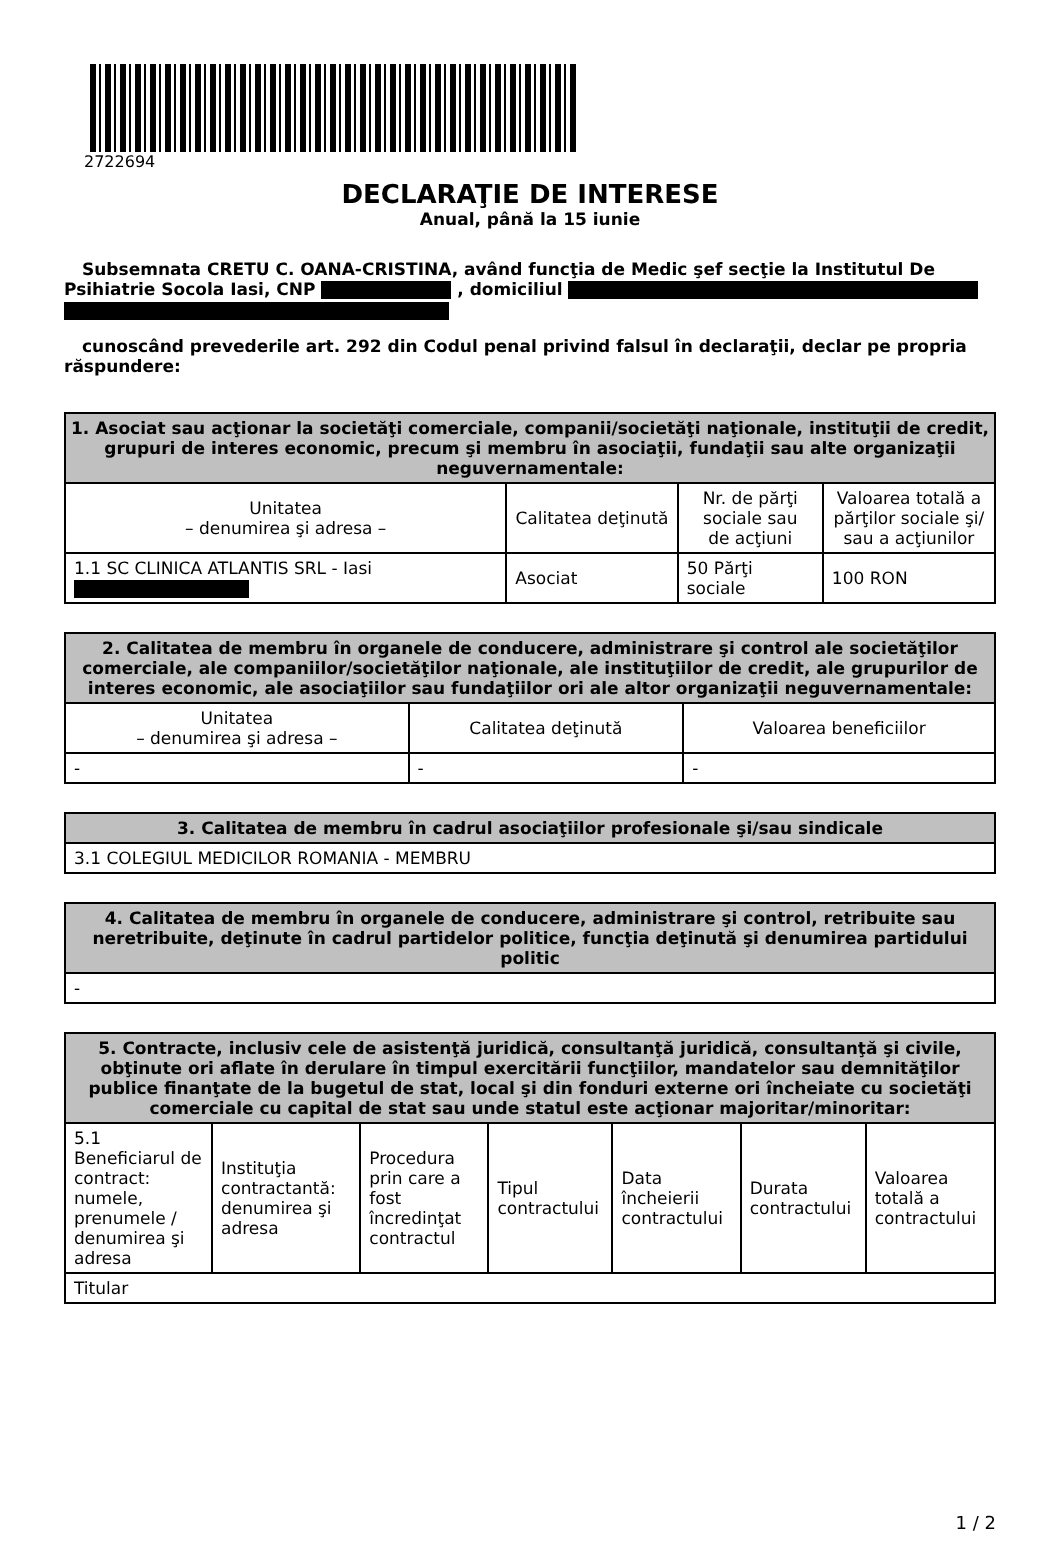2722694
DECLARAŢIE DE INTERESE
Anual, până la 15 iunie
Subsemnata CRETU C. OANA-CRISTINA, având funcţia de Medic şef secţie la Institutul De Psihiatrie Socola Iasi, CNP , domiciliul
cunoscând prevederile art. 292 din Codul penal privind falsul în declaraţii, declar pe propria răspundere:
| 1. Asociat sau acţionar la societăţi comerciale, companii/societăţi naţionale, instituţii de credit, grupuri de interes economic, precum şi membru în asociaţii, fundaţii sau alte organizaţii neguvernamentale: | | | |
| --- | --- | --- | --- |
| Unitatea – denumirea şi adresa – | Calitatea deţinută | Nr. de părţi sociale sau de acţiuni | Valoarea totală a părţilor sociale şi/ sau a acţiunilor |
| 1.1 SC CLINICA ATLANTIS SRL - Iasi | Asociat | 50 Părţi sociale | 100 RON |
| 2. Calitatea de membru în organele de conducere, administrare şi control ale societăţilor comerciale, ale companiilor/societăţilor naţionale, ale instituţiilor de credit, ale grupurilor de interes economic, ale asociaţiilor sau fundaţiilor ori ale altor organizaţii neguvernamentale: | | |
| --- | --- | --- |
| Unitatea – denumirea şi adresa – | Calitatea deţinută | Valoarea beneficiilor |
| - | - | - |
| 3. Calitatea de membru în cadrul asociaţiilor profesionale şi/sau sindicale |
| --- |
| 3.1 COLEGIUL MEDICILOR ROMANIA - MEMBRU |
| 4. Calitatea de membru în organele de conducere, administrare şi control, retribuite sau neretribuite, deţinute în cadrul partidelor politice, funcţia deţinută şi denumirea partidului politic |
| --- |
| - |
| 5. Contracte, inclusiv cele de asistenţă juridică, consultanţă juridică, consultanţă şi civile, obţinute ori aflate în derulare în timpul exercitării funcţiilor, mandatelor sau demnităţilor publice finanţate de la bugetul de stat, local şi din fonduri externe ori încheiate cu societăţi comerciale cu capital de stat sau unde statul este acţionar majoritar/minoritar: | | | | | | |
| --- | --- | --- | --- | --- | --- | --- |
| 5.1 Beneficiarul de contract: numele, prenumele / denumirea şi adresa | Instituţia contractantă: denumirea şi adresa | Procedura prin care a fost încredinţat contractul | Tipul contractului | Data încheierii contractului | Durata contractului | Valoarea totală a contractului |
| Titular | | | | | | |
1 / 2